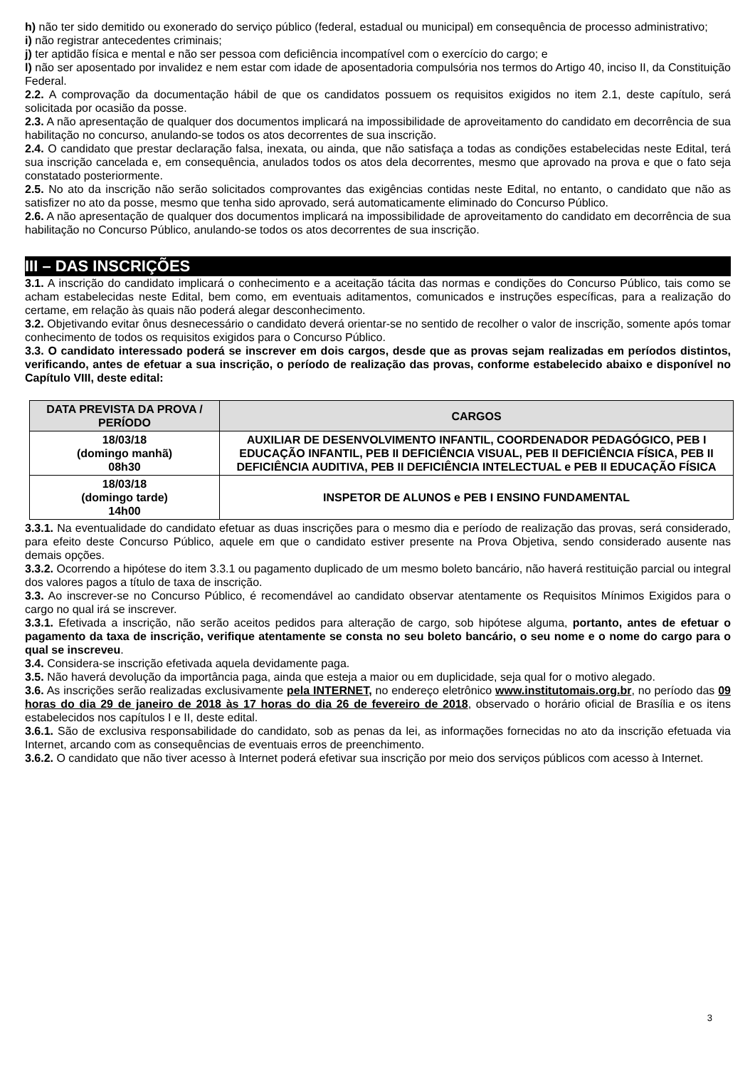h) não ter sido demitido ou exonerado do serviço público (federal, estadual ou municipal) em consequência de processo administrativo;
i) não registrar antecedentes criminais;
j) ter aptidão física e mental e não ser pessoa com deficiência incompatível com o exercício do cargo; e
l) não ser aposentado por invalidez e nem estar com idade de aposentadoria compulsória nos termos do Artigo 40, inciso II, da Constituição Federal.
2.2. A comprovação da documentação hábil de que os candidatos possuem os requisitos exigidos no item 2.1, deste capítulo, será solicitada por ocasião da posse.
2.3. A não apresentação de qualquer dos documentos implicará na impossibilidade de aproveitamento do candidato em decorrência de sua habilitação no concurso, anulando-se todos os atos decorrentes de sua inscrição.
2.4. O candidato que prestar declaração falsa, inexata, ou ainda, que não satisfaça a todas as condições estabelecidas neste Edital, terá sua inscrição cancelada e, em consequência, anulados todos os atos dela decorrentes, mesmo que aprovado na prova e que o fato seja constatado posteriormente.
2.5. No ato da inscrição não serão solicitados comprovantes das exigências contidas neste Edital, no entanto, o candidato que não as satisfizer no ato da posse, mesmo que tenha sido aprovado, será automaticamente eliminado do Concurso Público.
2.6. A não apresentação de qualquer dos documentos implicará na impossibilidade de aproveitamento do candidato em decorrência de sua habilitação no Concurso Público, anulando-se todos os atos decorrentes de sua inscrição.
III – DAS INSCRIÇÕES
3.1. A inscrição do candidato implicará o conhecimento e a aceitação tácita das normas e condições do Concurso Público, tais como se acham estabelecidas neste Edital, bem como, em eventuais aditamentos, comunicados e instruções específicas, para a realização do certame, em relação às quais não poderá alegar desconhecimento.
3.2. Objetivando evitar ônus desnecessário o candidato deverá orientar-se no sentido de recolher o valor de inscrição, somente após tomar conhecimento de todos os requisitos exigidos para o Concurso Público.
3.3. O candidato interessado poderá se inscrever em dois cargos, desde que as provas sejam realizadas em períodos distintos, verificando, antes de efetuar a sua inscrição, o período de realização das provas, conforme estabelecido abaixo e disponível no Capítulo VIII, deste edital:
| DATA PREVISTA DA PROVA / PERÍODO | CARGOS |
| --- | --- |
| 18/03/18 (domingo manhã) 08h30 | AUXILIAR DE DESENVOLVIMENTO INFANTIL, COORDENADOR PEDAGÓGICO, PEB I EDUCAÇÃO INFANTIL, PEB II DEFICIÊNCIA VISUAL, PEB II DEFICIÊNCIA FÍSICA, PEB II DEFICIÊNCIA AUDITIVA, PEB II DEFICIÊNCIA INTELECTUAL e PEB II EDUCAÇÃO FÍSICA |
| 18/03/18 (domingo tarde) 14h00 | INSPETOR DE ALUNOS e PEB I ENSINO FUNDAMENTAL |
3.3.1. Na eventualidade do candidato efetuar as duas inscrições para o mesmo dia e período de realização das provas, será considerado, para efeito deste Concurso Público, aquele em que o candidato estiver presente na Prova Objetiva, sendo considerado ausente nas demais opções.
3.3.2. Ocorrendo a hipótese do item 3.3.1 ou pagamento duplicado de um mesmo boleto bancário, não haverá restituição parcial ou integral dos valores pagos a título de taxa de inscrição.
3.3. Ao inscrever-se no Concurso Público, é recomendável ao candidato observar atentamente os Requisitos Mínimos Exigidos para o cargo no qual irá se inscrever.
3.3.1. Efetivada a inscrição, não serão aceitos pedidos para alteração de cargo, sob hipótese alguma, portanto, antes de efetuar o pagamento da taxa de inscrição, verifique atentamente se consta no seu boleto bancário, o seu nome e o nome do cargo para o qual se inscreveu.
3.4. Considera-se inscrição efetivada aquela devidamente paga.
3.5. Não haverá devolução da importância paga, ainda que esteja a maior ou em duplicidade, seja qual for o motivo alegado.
3.6. As inscrições serão realizadas exclusivamente pela INTERNET, no endereço eletrônico www.institutomais.org.br, no período das 09 horas do dia 29 de janeiro de 2018 às 17 horas do dia 26 de fevereiro de 2018, observado o horário oficial de Brasília e os itens estabelecidos nos capítulos I e II, deste edital.
3.6.1. São de exclusiva responsabilidade do candidato, sob as penas da lei, as informações fornecidas no ato da inscrição efetuada via Internet, arcando com as consequências de eventuais erros de preenchimento.
3.6.2. O candidato que não tiver acesso à Internet poderá efetivar sua inscrição por meio dos serviços públicos com acesso à Internet.
3